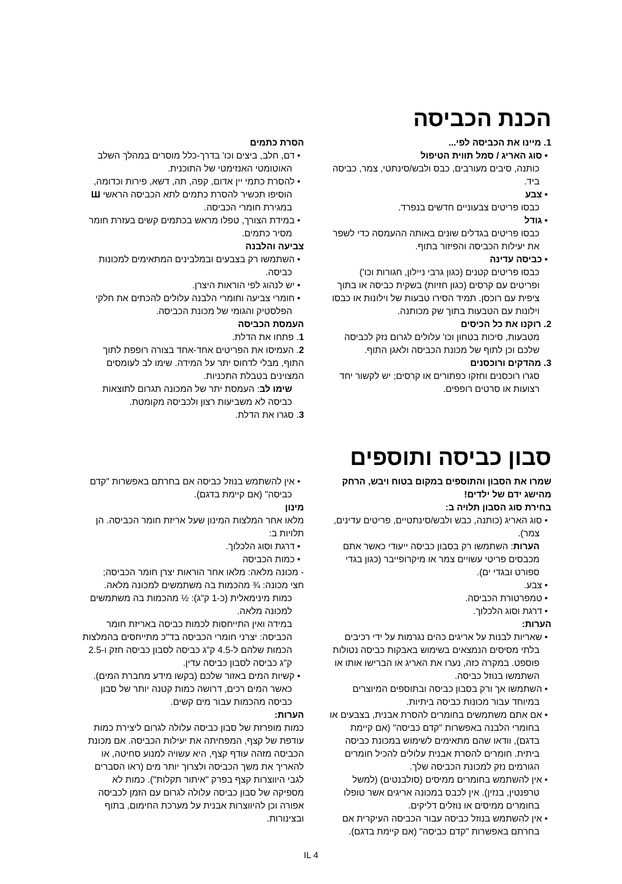הכנת הכביסה
1. מיינו את הכביסה לפי...
• סוג האריג / סמל תווית הטיפול
כותנה, סיבים מעורבים, כבס ולבש/סינתטי, צמר, כביסה ביד.
• צבע
כבסו פריטים צבעוניים חדשים בנפרד.
• גודל
כבסו פריטים בגדלים שונים באותה ההעמסה כדי לשפר את יעילות הכביסה והפיזור בתוף.
• כביסה עדינה
כבסו פריטים קטנים (כגון גרבי ניילון, חגורות וכו') ופריטים עם קרסים (כגון חזיות) בשקית כביסה או בתוך ציפית עם רוכסן. תמיד הסירו טבעות של וילונות או כבסו וילונות עם הטבעות בתוך שק מכותנה.
2. רוקנו את כל הכיסים
מטבעות, סיכות בטחון וכו' עלולים לגרום נזק לכביסה שלכם וכן לתוף של מכונת הכביסה ולאגן התוף.
3. מהדקים ורוכסנים
סגרו רוכסנים וחזקו כפתורים או קרסים; יש לקשור יחד רצועות או סרטים רופפים.
הסרת כתמים
• דם, חלב, ביצים וכו' בדרך-כלל מוסרים במהלך השלב האוטומטי האנזימטי של התוכנית.
• להסרת כתמי יין אדום, קפה, תה, דשא, פירות וכדומה, הוסיפו תכשיר להסרת כתמים לתא הכביסה הראשי Ш במגירת חומרי הכביסה.
• במידת הצורך, טפלו מראש בכתמים קשים בעזרת חומר מסיר כתמים.
צביעה והלבנה
• השתמשו רק בצבעים ובמלבינים המתאימים למכונות כביסה.
• יש לנהוג לפי הוראות היצרן.
• חומרי צביעה וחומרי הלבנה עלולים להכתים את חלקי הפלסטיק והגומי של מכונת הכביסה.
העמסת הכביסה
1. פתחו את הדלת.
2. העמיסו את הפריטים אחד-אחד בצורה רופפת לתוך התוף, מבלי לדחוס יתר על המידה. שימו לב לעומסים המצוינים בטבלת התכניות.
שימו לב: העמסת יתר של המכונה תגרום לתוצאות כביסה לא משביעות רצון ולכביסה מקומטת.
3. סגרו את הדלת.
סבון כביסה ותוספים
שמרו את הסבון והתוספים במקום בטוח ויבש, הרחק מהישג ידם של ילדים!
בחירת סוג הסבון תלויה ב:
• סוג האריג (כותנה, כבש ולבש/סינתטיים, פריטים עדינים, צמר).
הערות: השתמשו רק בסבון כביסה ייעודי כאשר אתם מכבסים פריטי עשויים צמר או מיקרופייבר (כגון בגדי ספורט ובגדי ים).
• צבע.
• טמפרטורת הכביסה.
• דרגת וסוג הלכלוך.
הערות:
• שאריות לבנות על אריגים כהים נגרמות על ידי רכיבים בלתי מסיסים הנמצאים בשימוש באבקות כביסה נטולות פוספט. במקרה כזה, נערו את האריג או הברישו אותו או השתמשו בנוזל כביסה.
• השתמשו אך ורק בסבון כביסה ובתוספים המיוצרים במיוחד עבור מכונות כביסה ביתיות.
• אם אתם משתמשים בחומרים להסרת אבנית, בצבעים או בחומרי הלבנה באפשרות "קדם כביסה" (אם קיימת בדגם), וודאו שהם מתאימים לשימוש במכונת כביסה ביתית. חומרים להסרת אבנית עלולים להכיל חומרים הגורמים נזק למכונת הכביסה שלך.
• אין להשתמש בחומרים ממיסים (סולבנטים) (למשל טרפנטין, בנזין). אין לכבס במכונה אריגים אשר טופלו בחומרים ממיסים או נוזלים דליקים.
• אין להשתמש בנוזל כביסה עבור הכביסה העיקרית אם בחרתם באפשרות "קדם כביסה" (אם קיימת בדגם).
• אין להשתמש בנוזל כביסה אם בחרתם באפשרות "קדם כביסה" (אם קיימת בדגם).
מינון
מלאו אחר המלצות המינון שעל אריזת חומר הכביסה. הן תלויות ב:
• דרגת וסוג הלכלוך.
• כמות הכביסה
- מכונה מלאה: מלאו אחר הוראות יצרן חומר הכביסה;
חצי מכונה: ¾ מהכמות בה משתמשים למכונה מלאה.
כמות מינימאלית (כ-1 ק"ג): ½ מהכמות בה משתמשים למכונה מלאה.
במידה ואין התייחסות לכמות כביסה באריזת חומר הכביסה: יצרני חומרי הכביסה בד"כ מתייחסים בהמלצות הכמות שלהם ל-4.5 ק"ג כביסה לסבון כביסה חזק ו-2.5 ק"ג כביסה לסבון כביסה עדין.
• קשיות המים באזור שלכם (בקשו מידע מחברת המים). כאשר המים רכים, דרושה כמות קטנה יותר של סבון כביסה מהכמות עבור מים קשים.
הערות:
כמות מופרזת של סבון כביסה עלולה לגרום ליצירת כמות עודפת של קצף, המפחיתה את יעילות הכביסה. אם מכונת הכביסה מזהה עודף קצף, היא עשויה למנוע סחיטה, או להאריך את משך הכביסה ולצרוך יותר מים (ראו הסברים לגבי היווצרות קצף בפרק "איתור תקלות"). כמות לא מספיקה של סבון כביסה עלולה לגרום עם הזמן לכביסה אפורה וכן להיווצרות אבנית על מערכת החימום, בתוף ובצינורות.
IL 4